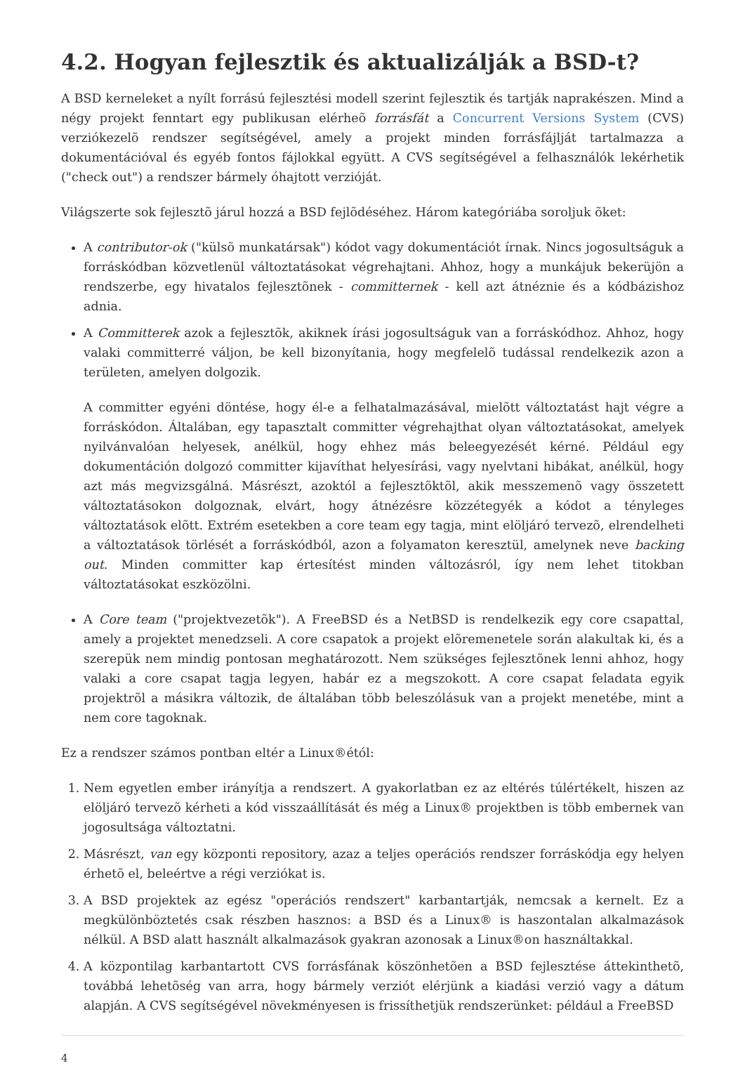4.2. Hogyan fejlesztik és aktualizálják a BSD-t?
A BSD kerneleket a nyílt forrású fejlesztési modell szerint fejlesztik és tartják naprakészen. Mind a négy projekt fenntart egy publikusan elérheõ forrásfát a Concurrent Versions System (CVS) verziókezelõ rendszer segítségével, amely a projekt minden forrásfájlját tartalmazza a dokumentációval és egyéb fontos fájlokkal együtt. A CVS segítségével a felhasználók lekérhetik ("check out") a rendszer bármely óhajtott verzióját.
Világszerte sok fejlesztõ járul hozzá a BSD fejlõdéséhez. Három kategóriába soroljuk õket:
A contributor-ok ("külsõ munkatársak") kódot vagy dokumentációt írnak. Nincs jogosultságuk a forráskódban közvetlenül változtatásokat végrehajtani. Ahhoz, hogy a munkájuk bekerüjön a rendszerbe, egy hivatalos fejlesztõnek - committernek - kell azt átnéznie és a kódbázishoz adnia.
A Committerek azok a fejlesztõk, akiknek írási jogosultságuk van a forráskódhoz. Ahhoz, hogy valaki committerré váljon, be kell bizonyítania, hogy megfelelõ tudással rendelkezik azon a területen, amelyen dolgozik.
A committer egyéni döntése, hogy él-e a felhatalmazásával, mielõtt változtatást hajt végre a forráskódon. Általában, egy tapasztalt committer végrehajthat olyan változtatásokat, amelyek nyilvánvalóan helyesek, anélkül, hogy ehhez más beleegyezését kérné. Például egy dokumentáción dolgozó committer kijavíthat helyesírási, vagy nyelvtani hibákat, anélkül, hogy azt más megvizsgálná. Másrészt, azoktól a fejlesztõktõl, akik messzemenõ vagy összetett változtatásokon dolgoznak, elvárt, hogy átnézésre közzétegyék a kódot a tényleges változtatások elõtt. Extrém esetekben a core team egy tagja, mint elöljáró tervezõ, elrendelheti a változtatások törlését a forráskódból, azon a folyamaton keresztül, amelynek neve backing out. Minden committer kap értesítést minden változásról, így nem lehet titokban változtatásokat eszközölni.
A Core team ("projektvezetõk"). A FreeBSD és a NetBSD is rendelkezik egy core csapattal, amely a projektet menedzseli. A core csapatok a projekt elõremenetele során alakultak ki, és a szerepük nem mindig pontosan meghatározott. Nem szükséges fejlesztõnek lenni ahhoz, hogy valaki a core csapat tagja legyen, habár ez a megszokott. A core csapat feladata egyik projektrõl a másikra változik, de általában több beleszólásuk van a projekt menetébe, mint a nem core tagoknak.
Ez a rendszer számos pontban eltér a Linux®étól:
1. Nem egyetlen ember irányítja a rendszert. A gyakorlatban ez az eltérés túlértékelt, hiszen az elöljáró tervezõ kérheti a kód visszaállítását és még a Linux® projektben is több embernek van jogosultsága változtatni.
2. Másrészt, van egy központi repository, azaz a teljes operációs rendszer forráskódja egy helyen érhetõ el, beleértve a régi verziókat is.
3. A BSD projektek az egész "operációs rendszert" karbantartják, nemcsak a kernelt. Ez a megkülönböztetés csak részben hasznos: a BSD és a Linux® is haszontalan alkalmazások nélkül. A BSD alatt használt alkalmazások gyakran azonosak a Linux®on használtakkal.
4. A központilag karbantartott CVS forrásfának köszönhetõen a BSD fejlesztése áttekinthetõ, továbbá lehetõség van arra, hogy bármely verziót elérjünk a kiadási verzió vagy a dátum alapján. A CVS segítségével növekményesen is frissíthetjük rendszerünket: például a FreeBSD
4